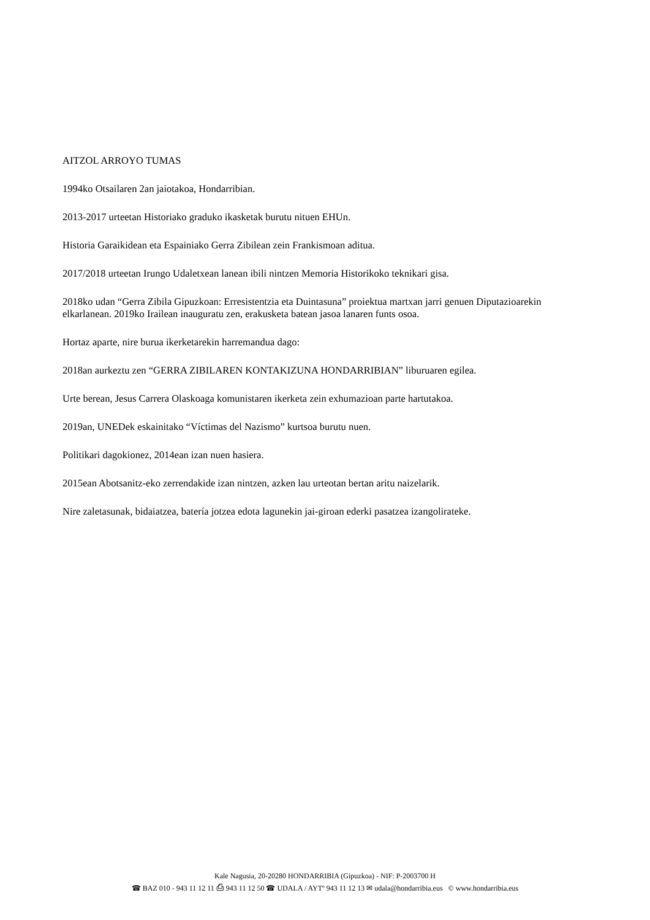AITZOL ARROYO TUMAS
1994ko Otsailaren 2an jaiotakoa, Hondarribian.
2013-2017 urteetan Historiako graduko ikasketak burutu nituen EHUn.
Historia Garaikidean eta Espainiako Gerra Zibilean zein Frankismoan aditua.
2017/2018 urteetan Irungo Udaletxean lanean ibili nintzen Memoria Historikoko teknikari gisa.
2018ko udan “Gerra Zibila Gipuzkoan: Erresistentzia eta Duintasuna” proiektua martxan jarri genuen Diputazioarekin elkarlanean. 2019ko Irailean inauguratu zen, erakusketa batean jasoa lanaren funts osoa.
Hortaz aparte, nire burua ikerketarekin harremandua dago:
2018an aurkeztu zen “GERRA ZIBILAREN KONTAKIZUNA HONDARRIBIAN” liburuaren egilea.
Urte berean, Jesus Carrera Olaskoaga komunistaren ikerketa zein exhumazioan parte hartutakoa.
2019an, UNEDek eskainitako “Víctimas del Nazismo” kurtsoa burutu nuen.
Politikari dagokionez, 2014ean izan nuen hasiera.
2015ean Abotsanitz-eko zerrendakide izan nintzen, azken lau urteotan bertan aritu naizelarik.
Nire zaletasunak, bidaiatzea, batería jotzea edota lagunekin jai-giroan ederki pasatzea izangolirateke.
Kale Nagusia, 20-20280 HONDARRIBIA (Gipuzkoa) - NIF: P-2003700 H
☎ BAZ 010 - 943 11 12 11 ⎙ 943 11 12 50 ☎ UDALA / AYTº 943 11 12 13 ✉ udala@hondarribia.eus © www.hondarribia.eus